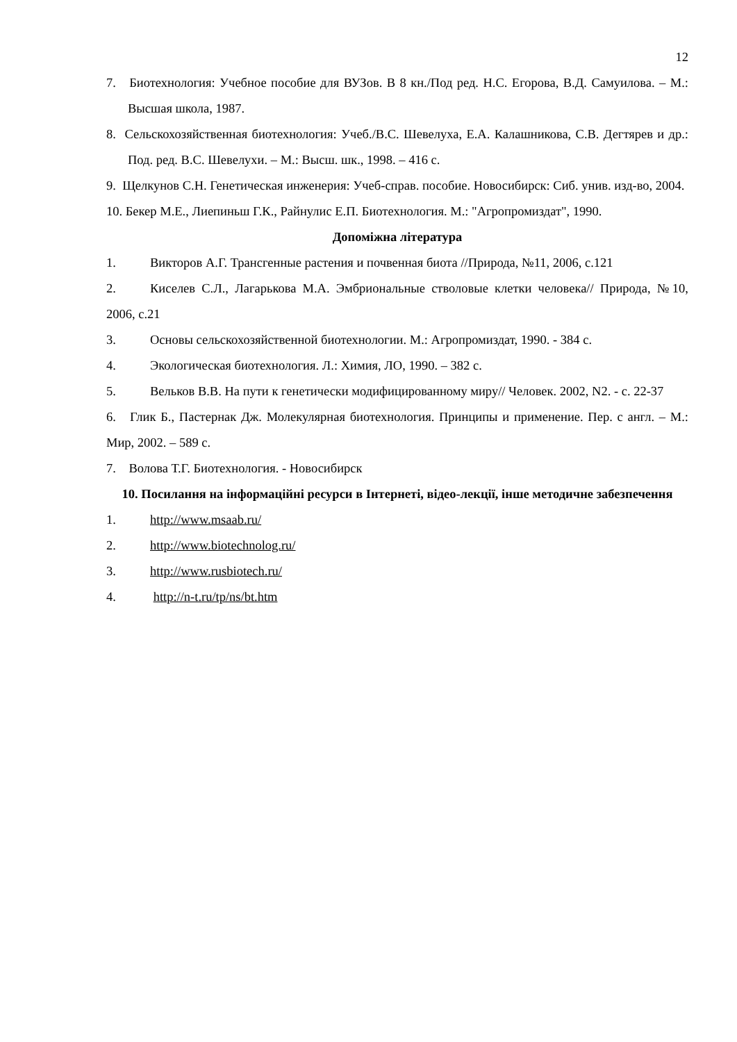12
7. Биотехнология: Учебное пособие для ВУЗов. В 8 кн./Под ред. Н.С. Егорова, В.Д. Самуилова. – М.: Высшая школа, 1987.
8. Сельскохозяйственная биотехнология: Учеб./В.С. Шевелуха, Е.А. Калашникова, С.В. Дегтярев и др.: Под. ред. В.С. Шевелухи. – М.: Высш. шк., 1998. – 416 с.
9. Щелкунов С.Н. Генетическая инженерия: Учеб-справ. пособие. Новосибирск: Сиб. унив. изд-во, 2004.
10. Бекер М.Е., Лиепиньш Г.К., Райнулис Е.П. Биотехнология. М.: "Агропромиздат", 1990.
Допоміжна література
1. Викторов А.Г. Трансгенные растения и почвенная биота //Природа, №11, 2006, с.121
2. Киселев С.Л., Лагарькова М.А. Эмбриональные стволовые клетки человека// Природа, №10, 2006, с.21
3. Основы сельскохозяйственной биотехнологии. М.: Агропромиздат, 1990. - 384 с.
4. Экологическая биотехнология. Л.: Химия, ЛО, 1990. – 382 с.
5. Вельков В.В. На пути к генетически модифицированному миру// Человек. 2002, N2. - с. 22-37
6. Глик Б., Пастернак Дж. Молекулярная биотехнология. Принципы и применение. Пер. с англ. – М.: Мир, 2002. – 589 с.
7. Волова Т.Г. Биотехнология. - Новосибирск
10. Посилання на інформаційні ресурси в Інтернеті, відео-лекції, інше методичне забезпечення
1. http://www.msaab.ru/
2. http://www.biotechnolog.ru/
3. http://www.rusbiotech.ru/
4. http://n-t.ru/tp/ns/bt.htm